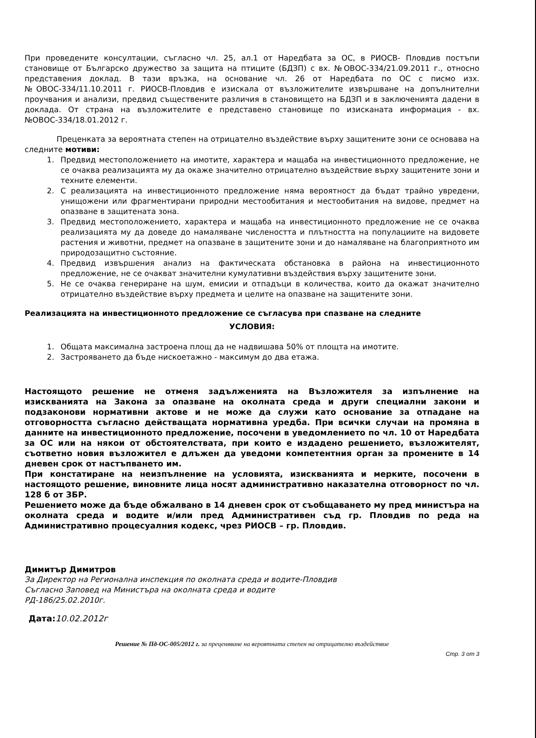При проведените консултации, съгласно чл. 25, ал.1 от Наредбата за ОС, в РИОСВ- Пловдив постъпи становище от Българско дружество за защита на птиците (БДЗП) с вх. №ОВОС-334/21.09.2011 г., относно представения доклад. В тази връзка, на основание чл. 26 от Наредбата по ОС с писмо изх. №ОВОС-334/11.10.2011 г. РИОСВ-Пловдив е изискала от възложителите извършване на допълнителни проучвания и анализи, предвид съществените различия в становището на БДЗП и в заключенията дадени в доклада. От страна на възложителите е представено становище по изисканата информация - вх. №ОВОС-334/18.01.2012 г.
Преценката за вероятната степен на отрицателно въздействие върху защитените зони се основава на следните мотиви:
1. Предвид местоположението на имотите, характера и мащаба на инвестиционното предложение, не се очаква реализацията му да окаже значително отрицателно въздействие върху защитените зони и техните елементи.
2. С реализацията на инвестиционното предложение няма вероятност да бъдат трайно увредени, унищожени или фрагментирани природни местообитания и местообитания на видове, предмет на опазване в защитената зона.
3. Предвид местоположението, характера и мащаба на инвестиционното предложение не се очаква реализацията му да доведе до намаляване числеността и плътността на популациите на видовете растения и животни, предмет на опазване в защитените зони и до намаляване на благоприятното им природозащитно състояние.
4. Предвид извършения анализ на фактическата обстановка в района на инвестиционното предложение, не се очакват значителни кумулативни въздействия върху защитените зони.
5. Не се очаква генериране на шум, емисии и отпадъци в количества, които да окажат значително отрицателно въздействие върху предмета и целите на опазване на защитените зони.
Реализацията на инвестиционното предложение се съгласува при спазване на следните
УСЛОВИЯ:
1. Общата максимална застроена площ да не надвишава 50% от площта на имотите.
2. Застрояването да бъде нискоетажно - максимум до два етажа.
Настоящото решение не отменя задълженията на Възложителя за изпълнение на изискванията на Закона за опазване на околната среда и други специални закони и подзаконови нормативни актове и не може да служи като основание за отпадане на отговорността съгласно действащата нормативна уредба. При всички случаи на промяна в данните на инвестиционното предложение, посочени в уведомлението по чл. 10 от Наредбата за ОС или на някои от обстоятелствата, при които е издадено решението, възложителят, съответно новия възложител е длъжен да уведоми компетентния орган за промените в 14 дневен срок от настъпването им.
При констатиране на неизпълнение на условията, изискванията и мерките, посочени в настоящото решение, виновните лица носят административно наказателна отговорност по чл. 128 б от ЗБР.
Решението може да бъде обжалвано в 14 дневен срок от съобщаването му пред министъра на околната среда и водите и/или пред Административен съд гр. Пловдив по реда на Административно процесуалния кодекс, чрез РИОСВ – гр. Пловдив.
Димитър Димитров
За Директор на Регионална инспекция по околната среда и водите-Пловдив
Съгласно Заповед на Министъра на околната среда и водите
РД-186/25.02.2010г.
Дата:10.02.2012г
Решение № Пд-ОС-005/2012 г. за преценяване на вероятната степен на отрицателно въздействие
Стр. 3 от 3